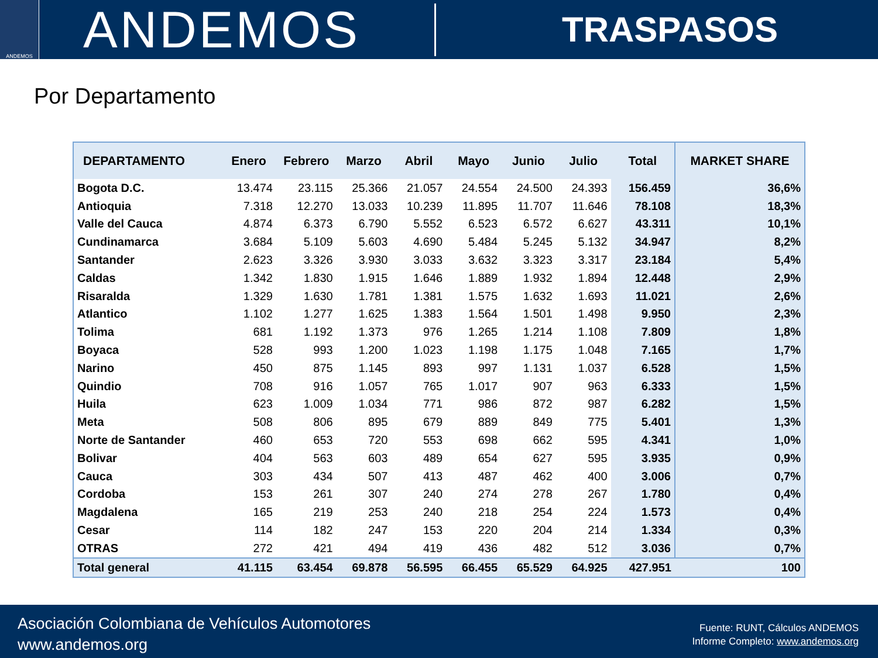ANDEMOS
ANDEMOS
TRASPASOS
Por Departamento
| DEPARTAMENTO | Enero | Febrero | Marzo | Abril | Mayo | Junio | Julio | Total | MARKET SHARE |
| --- | --- | --- | --- | --- | --- | --- | --- | --- | --- |
| Bogota D.C. | 13.474 | 23.115 | 25.366 | 21.057 | 24.554 | 24.500 | 24.393 | 156.459 | 36,6% |
| Antioquia | 7.318 | 12.270 | 13.033 | 10.239 | 11.895 | 11.707 | 11.646 | 78.108 | 18,3% |
| Valle del Cauca | 4.874 | 6.373 | 6.790 | 5.552 | 6.523 | 6.572 | 6.627 | 43.311 | 10,1% |
| Cundinamarca | 3.684 | 5.109 | 5.603 | 4.690 | 5.484 | 5.245 | 5.132 | 34.947 | 8,2% |
| Santander | 2.623 | 3.326 | 3.930 | 3.033 | 3.632 | 3.323 | 3.317 | 23.184 | 5,4% |
| Caldas | 1.342 | 1.830 | 1.915 | 1.646 | 1.889 | 1.932 | 1.894 | 12.448 | 2,9% |
| Risaralda | 1.329 | 1.630 | 1.781 | 1.381 | 1.575 | 1.632 | 1.693 | 11.021 | 2,6% |
| Atlantico | 1.102 | 1.277 | 1.625 | 1.383 | 1.564 | 1.501 | 1.498 | 9.950 | 2,3% |
| Tolima | 681 | 1.192 | 1.373 | 976 | 1.265 | 1.214 | 1.108 | 7.809 | 1,8% |
| Boyaca | 528 | 993 | 1.200 | 1.023 | 1.198 | 1.175 | 1.048 | 7.165 | 1,7% |
| Narino | 450 | 875 | 1.145 | 893 | 997 | 1.131 | 1.037 | 6.528 | 1,5% |
| Quindio | 708 | 916 | 1.057 | 765 | 1.017 | 907 | 963 | 6.333 | 1,5% |
| Huila | 623 | 1.009 | 1.034 | 771 | 986 | 872 | 987 | 6.282 | 1,5% |
| Meta | 508 | 806 | 895 | 679 | 889 | 849 | 775 | 5.401 | 1,3% |
| Norte de Santander | 460 | 653 | 720 | 553 | 698 | 662 | 595 | 4.341 | 1,0% |
| Bolivar | 404 | 563 | 603 | 489 | 654 | 627 | 595 | 3.935 | 0,9% |
| Cauca | 303 | 434 | 507 | 413 | 487 | 462 | 400 | 3.006 | 0,7% |
| Cordoba | 153 | 261 | 307 | 240 | 274 | 278 | 267 | 1.780 | 0,4% |
| Magdalena | 165 | 219 | 253 | 240 | 218 | 254 | 224 | 1.573 | 0,4% |
| Cesar | 114 | 182 | 247 | 153 | 220 | 204 | 214 | 1.334 | 0,3% |
| OTRAS | 272 | 421 | 494 | 419 | 436 | 482 | 512 | 3.036 | 0,7% |
| Total general | 41.115 | 63.454 | 69.878 | 56.595 | 66.455 | 65.529 | 64.925 | 427.951 | 100 |
Asociación Colombiana de Vehículos Automotores
www.andemos.org
Fuente: RUNT, Cálculos ANDEMOS
Informe Completo: www.andemos.org